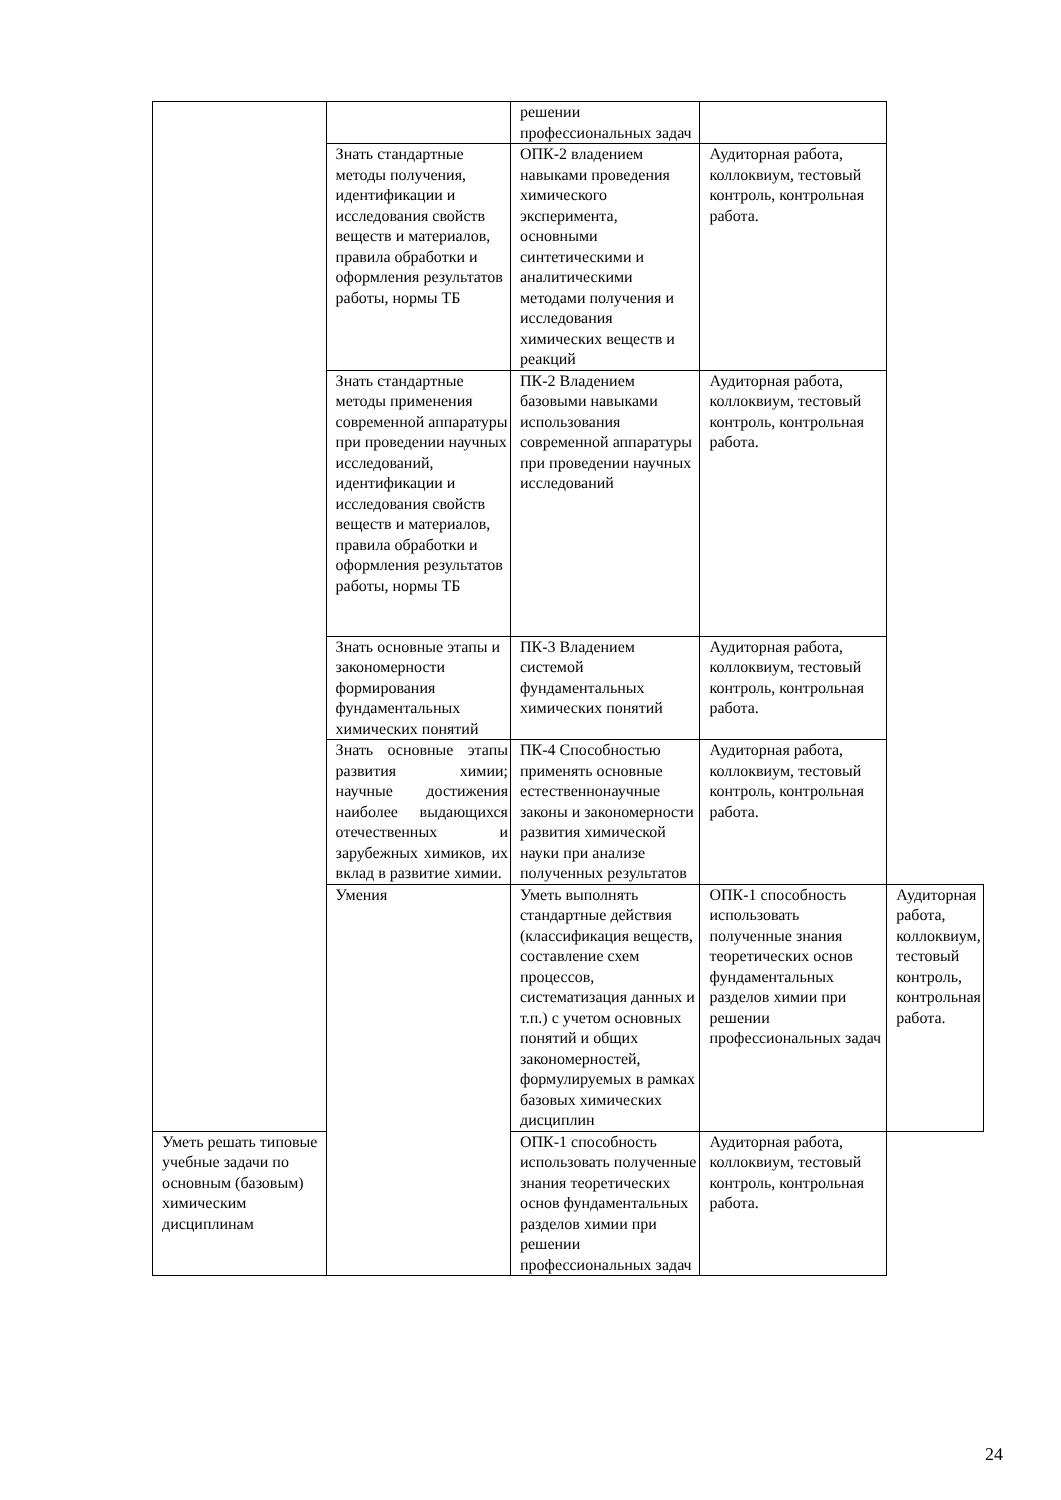| | | решении профессиональных задач | | |
| | Знать стандартные методы получения, идентификации и исследования свойств веществ и материалов, правила обработки и оформления результатов работы, нормы ТБ | ОПК-2 владением навыками проведения химического эксперимента, основными синтетическими и аналитическими методами получения и исследования химических веществ и реакций | Аудиторная работа, коллоквиум, тестовый контроль, контрольная работа. | |
| | Знать стандартные методы применения современной аппаратуры при проведении научных исследований, идентификации и исследования свойств веществ и материалов, правила обработки и оформления результатов работы, нормы ТБ | ПК-2 Владением базовыми навыками использования современной аппаратуры при проведении научных исследований | Аудиторная работа, коллоквиум, тестовый контроль, контрольная работа. | |
| | Знать основные этапы и закономерности формирования фундаментальных химических понятий | ПК-3 Владением системой фундаментальных химических понятий | Аудиторная работа, коллоквиум, тестовый контроль, контрольная работа. | |
| | Знать основные этапы развития химии; научные достижения наиболее выдающихся отечественных и зарубежных химиков, их вклад в развитие химии. | ПК-4 Способностью применять основные естественнонаучные законы и закономерности развития химической науки при анализе полученных результатов | Аудиторная работа, коллоквиум, тестовый контроль, контрольная работа. | |
| | Умения | Уметь выполнять стандартные действия (классификация веществ, составление схем процессов, систематизация данных и т.п.) с учетом основных понятий и общих закономерностей, формулируемых в рамках базовых химических дисциплин | ОПК-1 способность использовать полученные знания теоретических основ фундаментальных разделов химии при решении профессиональных задач | Аудиторная работа, коллоквиум, тестовый контроль, контрольная работа. |
| Уметь решать типовые учебные задачи по основным (базовым) химическим дисциплинам | | ОПК-1 способность использовать полученные знания теоретических основ фундаментальных разделов химии при решении профессиональных задач | Аудиторная работа, коллоквиум, тестовый контроль, контрольная работа. | |
24